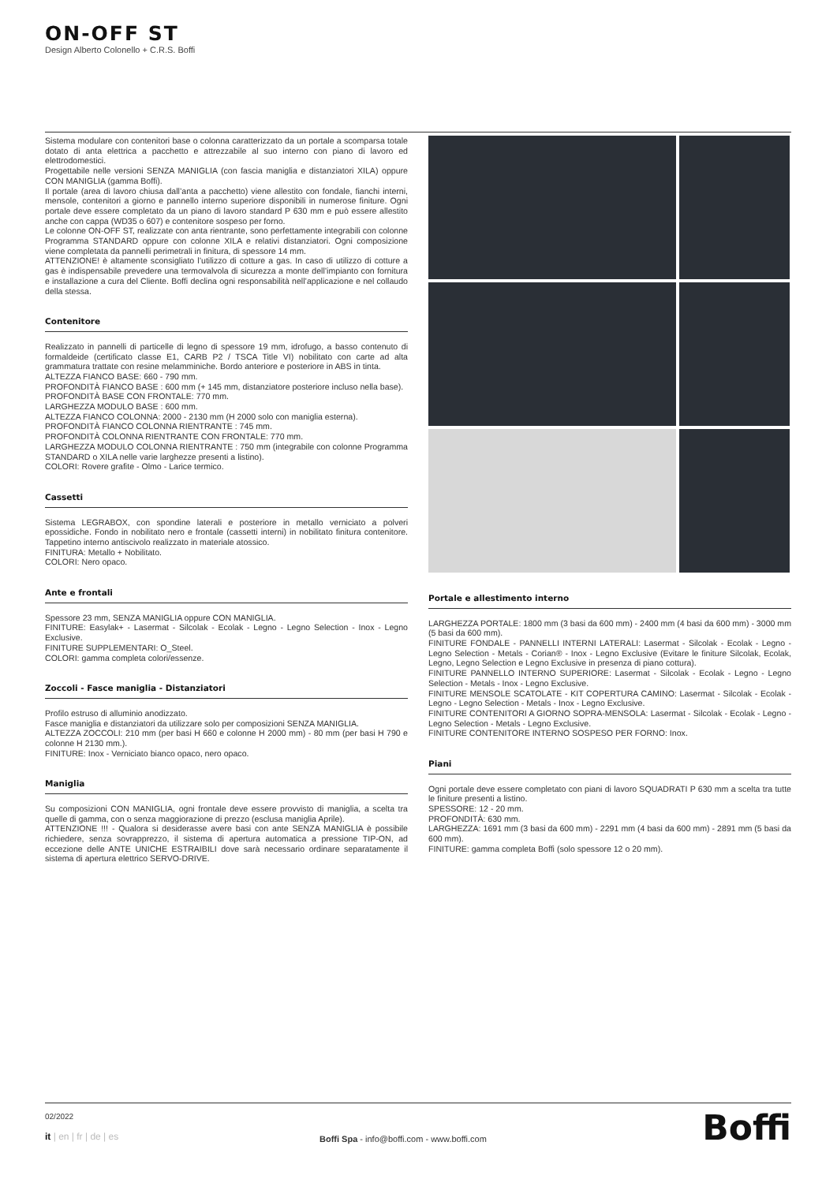ON-OFF ST
Design Alberto Colonello + C.R.S. Boffi
Sistema modulare con contenitori base o colonna caratterizzato da un portale a scomparsa totale dotato di anta elettrica a pacchetto e attrezzabile al suo interno con piano di lavoro ed elettrodomestici.
Progettabile nelle versioni SENZA MANIGLIA (con fascia maniglia e distanziatori XILA) oppure CON MANIGLIA (gamma Boffi).
Il portale (area di lavoro chiusa dall’anta a pacchetto) viene allestito con fondale, fianchi interni, mensole, contenitori a giorno e pannello interno superiore disponibili in numerose finiture. Ogni portale deve essere completato da un piano di lavoro standard P 630 mm e può essere allestito anche con cappa (WD35 o 607) e contenitore sospeso per forno.
Le colonne ON-OFF ST, realizzate con anta rientrante, sono perfettamente integrabili con colonne Programma STANDARD oppure con colonne XILA e relativi distanziatori. Ogni composizione viene completata da pannelli perimetrali in finitura, di spessore 14 mm.
ATTENZIONE! è altamente sconsigliato l’utilizzo di cotture a gas. In caso di utilizzo di cotture a gas è indispensabile prevedere una termovalvola di sicurezza a monte dell’impianto con fornitura e installazione a cura del Cliente. Boffi declina ogni responsabilità nell’applicazione e nel collaudo della stessa.
Contenitore
Realizzato in pannelli di particelle di legno di spessore 19 mm, idrofugo, a basso contenuto di formaldeide (certificato classe E1, CARB P2 / TSCA Title VI) nobilitato con carte ad alta grammatura trattate con resine melamminiche. Bordo anteriore e posteriore in ABS in tinta.
ALTEZZA FIANCO BASE: 660 - 790 mm.
PROFONDITÀ FIANCO BASE : 600 mm (+ 145 mm, distanziatore posteriore incluso nella base).
PROFONDITÀ BASE CON FRONTALE: 770 mm.
LARGHEZZA MODULO BASE : 600 mm.
ALTEZZA FIANCO COLONNA: 2000 - 2130 mm (H 2000 solo con maniglia esterna).
PROFONDITÀ FIANCO COLONNA RIENTRANTE : 745 mm.
PROFONDITÀ COLONNA RIENTRANTE CON FRONTALE: 770 mm.
LARGHEZZA MODULO COLONNA RIENTRANTE : 750 mm (integrabile con colonne Programma STANDARD o XILA nelle varie larghezze presenti a listino).
COLORI: Rovere grafite - Olmo - Larice termico.
Cassetti
Sistema LEGRABOX, con spondine laterali e posteriore in metallo verniciato a polveri epossidiche. Fondo in nobilitato nero e frontale (cassetti interni) in nobilitato finitura contenitore. Tappetino interno antiscivolo realizzato in materiale atossico.
FINITURA: Metallo + Nobilitato.
COLORI: Nero opaco.
Ante e frontali
Spessore 23 mm, SENZA MANIGLIA oppure CON MANIGLIA.
FINITURE: Easylak+ - Lasermat - Silcolak - Ecolak - Legno - Legno Selection - Inox - Legno Exclusive.
FINITURE SUPPLEMENTARI: O_Steel.
COLORI: gamma completa colori/essenze.
Zoccoli - Fasce maniglia - Distanziatori
Profilo estruso di alluminio anodizzato.
Fasce maniglia e distanziatori da utilizzare solo per composizioni SENZA MANIGLIA.
ALTEZZA ZOCCOLI: 210 mm (per basi H 660 e colonne H 2000 mm) - 80 mm (per basi H 790 e colonne H 2130 mm.).
FINITURE: Inox - Verniciato bianco opaco, nero opaco.
Maniglia
Su composizioni CON MANIGLIA, ogni frontale deve essere provvisto di maniglia, a scelta tra quelle di gamma, con o senza maggiorazione di prezzo (esclusa maniglia Aprile).
ATTENZIONE !!! - Qualora si desiderasse avere basi con ante SENZA MANIGLIA è possibile richiedere, senza sovrapprezzo, il sistema di apertura automatica a pressione TIP-ON, ad eccezione delle ANTE UNICHE ESTRAIBILI dove sarà necessario ordinare separatamente il sistema di apertura elettrico SERVO-DRIVE.
Portale e allestimento interno
LARGHEZZA PORTALE: 1800 mm (3 basi da 600 mm) - 2400 mm (4 basi da 600 mm) - 3000 mm (5 basi da 600 mm).
FINITURE FONDALE - PANNELLI INTERNI LATERALI: Lasermat - Silcolak - Ecolak - Legno - Legno Selection - Metals - Corian® - Inox - Legno Exclusive (Evitare le finiture Silcolak, Ecolak, Legno, Legno Selection e Legno Exclusive in presenza di piano cottura).
FINITURE PANNELLO INTERNO SUPERIORE: Lasermat - Silcolak - Ecolak - Legno - Legno Selection - Metals - Inox - Legno Exclusive.
FINITURE MENSOLE SCATOLATE - KIT COPERTURA CAMINO: Lasermat - Silcolak - Ecolak - Legno - Legno Selection - Metals - Inox - Legno Exclusive.
FINITURE CONTENITORI A GIORNO SOPRA-MENSOLA: Lasermat - Silcolak - Ecolak - Legno - Legno Selection - Metals - Legno Exclusive.
FINITURE CONTENITORE INTERNO SOSPESO PER FORNO: Inox.
Piani
Ogni portale deve essere completato con piani di lavoro SQUADRATI P 630 mm a scelta tra tutte le finiture presenti a listino.
SPESSORE: 12 - 20 mm.
PROFONDITÀ: 630 mm.
LARGHEZZA: 1691 mm (3 basi da 600 mm) - 2291 mm (4 basi da 600 mm) - 2891 mm (5 basi da 600 mm).
FINITURE: gamma completa Boffi (solo spessore 12 o 20 mm).
02/2022
it | en | fr | de | es
Boffi Spa - info@boffi.com - www.boffi.com
Boffi